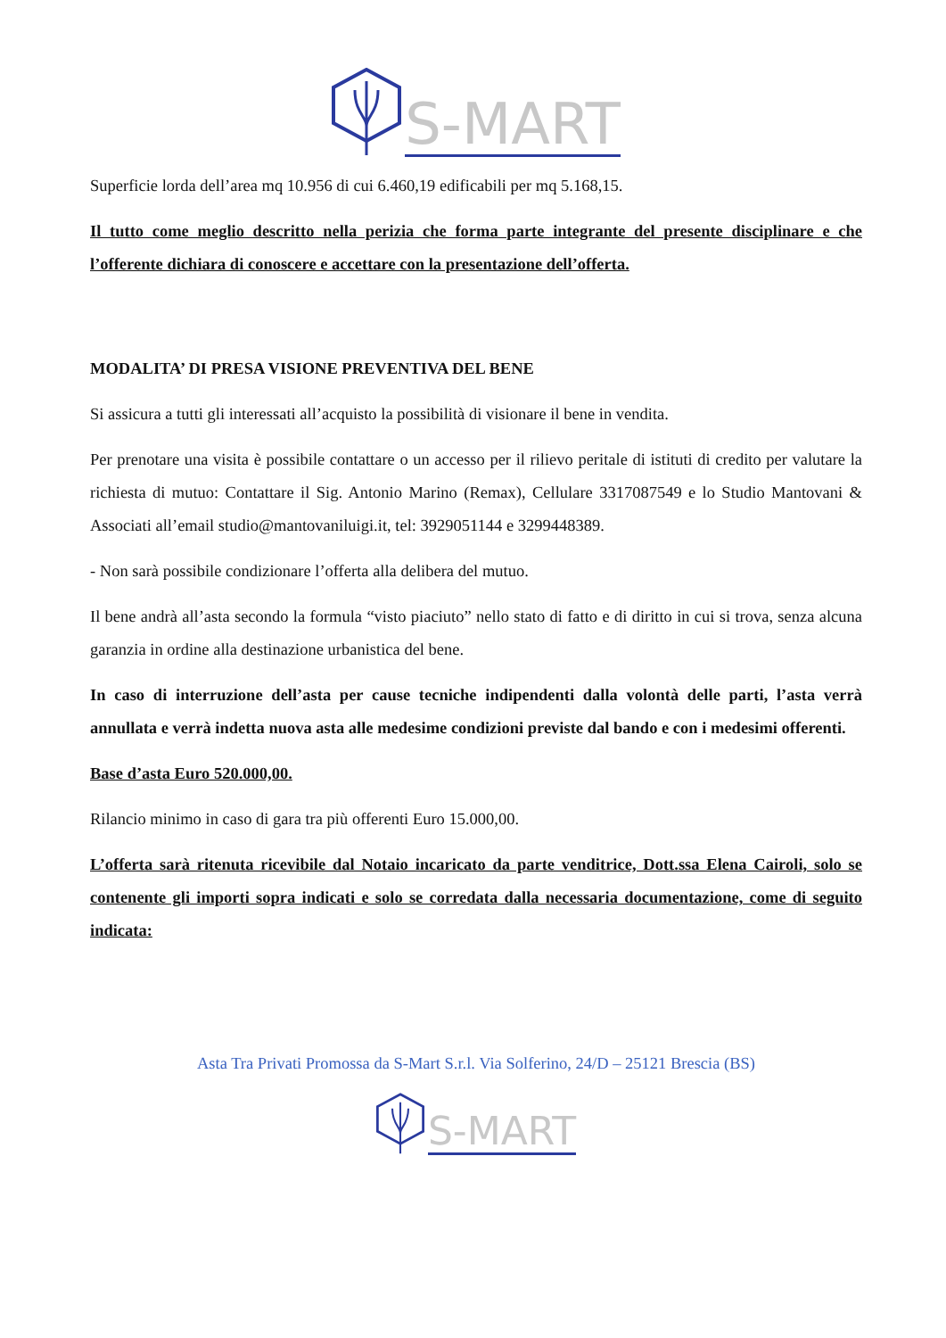S-MART
Superficie lorda dell’area mq 10.956 di cui 6.460,19 edificabili per mq 5.168,15.
Il tutto come meglio descritto nella perizia che forma parte integrante del presente disciplinare e che l’offerente dichiara di conoscere e accettare con la presentazione dell’offerta.
MODALITA’ DI PRESA VISIONE PREVENTIVA DEL BENE
Si assicura a tutti gli interessati all’acquisto la possibilità di visionare il bene in vendita.
Per prenotare una visita è possibile contattare o un accesso per il rilievo peritale di istituti di credito per valutare la richiesta di mutuo: Contattare il Sig. Antonio Marino (Remax), Cellulare 3317087549 e lo Studio Mantovani & Associati all’email studio@mantovaniluigi.it, tel: 3929051144 e 3299448389.
- Non sarà possibile condizionare l’offerta alla delibera del mutuo.
Il bene andrà all’asta secondo la formula “visto piaciuto” nello stato di fatto e di diritto in cui si trova, senza alcuna garanzia in ordine alla destinazione urbanistica del bene.
In caso di interruzione dell’asta per cause tecniche indipendenti dalla volontà delle parti, l’asta verrà annullata e verrà indetta nuova asta alle medesime condizioni previste dal bando e con i medesimi offerenti.
Base d’asta Euro 520.000,00.
Rilancio minimo in caso di gara tra più offerenti Euro 15.000,00.
L’offerta sarà ritenuta ricevibile dal Notaio incaricato da parte venditrice, Dott.ssa Elena Cairoli, solo se contenente gli importi sopra indicati e solo se corredata dalla necessaria documentazione, come di seguito indicata:
Asta Tra Privati Promossa da S-Mart S.r.l. Via Solferino, 24/D – 25121 Brescia (BS)
S-MART